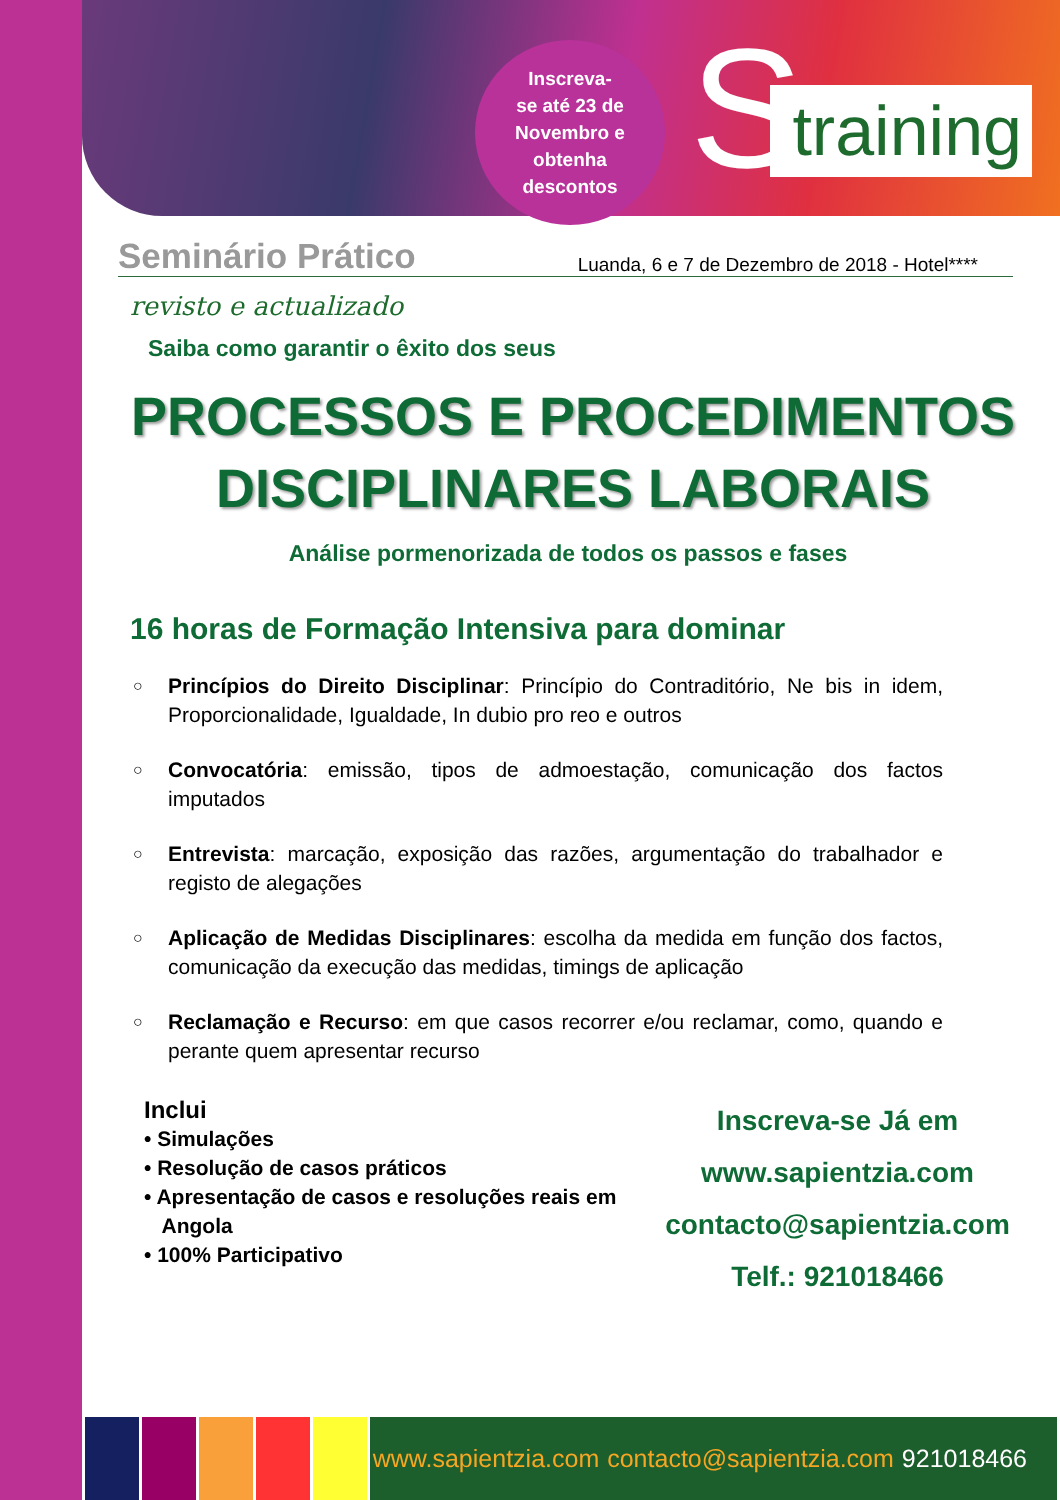Inscreva-
se até 23 de
Novembro e
obtenha
descontos
S
training
Seminário Prático Luanda, 6 e 7 de Dezembro de 2018 - Hotel****
revisto e actualizado
Saiba como garantir o êxito dos seus
PROCESSOS E PROCEDIMENTOS
DISCIPLINARES LABORAIS
Análise pormenorizada de todos os passos e fases
16 horas de Formação Intensiva para dominar
○ Princípios do Direito Disciplinar: Princípio do Contraditório, Ne bis in idem, Proporcionalidade, Igualdade, In dubio pro reo e outros
○ Convocatória: emissão, tipos de admoestação, comunicação dos factos imputados
○ Entrevista: marcação, exposição das razões, argumentação do trabalhador e registo de alegações
○ Aplicação de Medidas Disciplinares: escolha da medida em função dos factos, comunicação da execução das medidas, timings de aplicação
○ Reclamação e Recurso: em que casos recorrer e/ou reclamar, como, quando e perante quem apresentar recurso
Inclui
• Simulações
• Resolução de casos práticos
• Apresentação de casos e resoluções reais em
Angola
• 100% Participativo
Inscreva-se Já em
www.sapientzia.com
contacto@sapientzia.com
Telf.: 921018466
www.sapientzia.com contacto@sapientzia.com 921018466